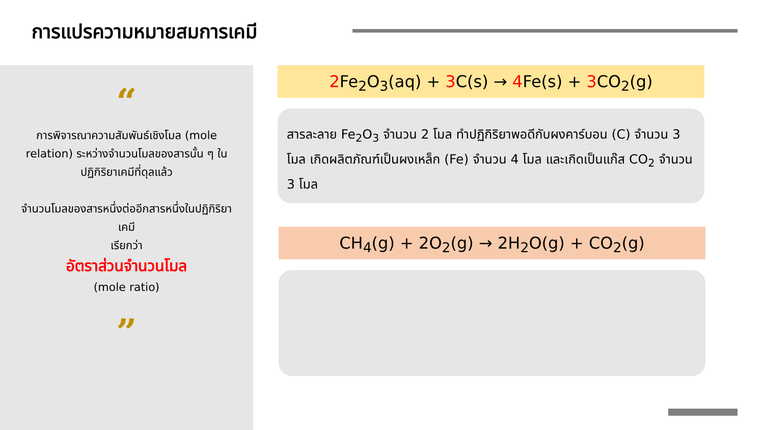การแปรความหมายสมการเคมี
“
การพิจารณาความสัมพันธ์เชิงโมล (mole relation) ระหว่างจำนวนโมลของสารนั้น ๆ ในปฏิกิริยาเคมีที่ดุลแล้ว
จำนวนโมลของสารหนึ่งต่ออีกสารหนึ่งในปฏิกิริยาเคมี
เรียกว่า
อัตราส่วนจำนวนโมล
(mole ratio)
”
2 Fe<sub>2</sub>O<sub>3</sub>(aq) + 3 C(s) → 4 Fe(s) + 3 CO<sub>2</sub>(g)
สารละลาย Fe<sub>2</sub>O<sub>3</sub> จำนวน 2 โมล ทำปฏิกิริยาพอดีกับผงคาร์บอน (C) จำนวน 3 โมล เกิดผลิตภัณฑ์เป็นผงเหล็ก (Fe) จำนวน 4 โมล และเกิดเป็นแก๊ส CO<sub>2</sub> จำนวน 3 โมล
CH<sub>4</sub>(g) + 2O<sub>2</sub>(g) → 2H<sub>2</sub>O(g) + CO<sub>2</sub>(g)